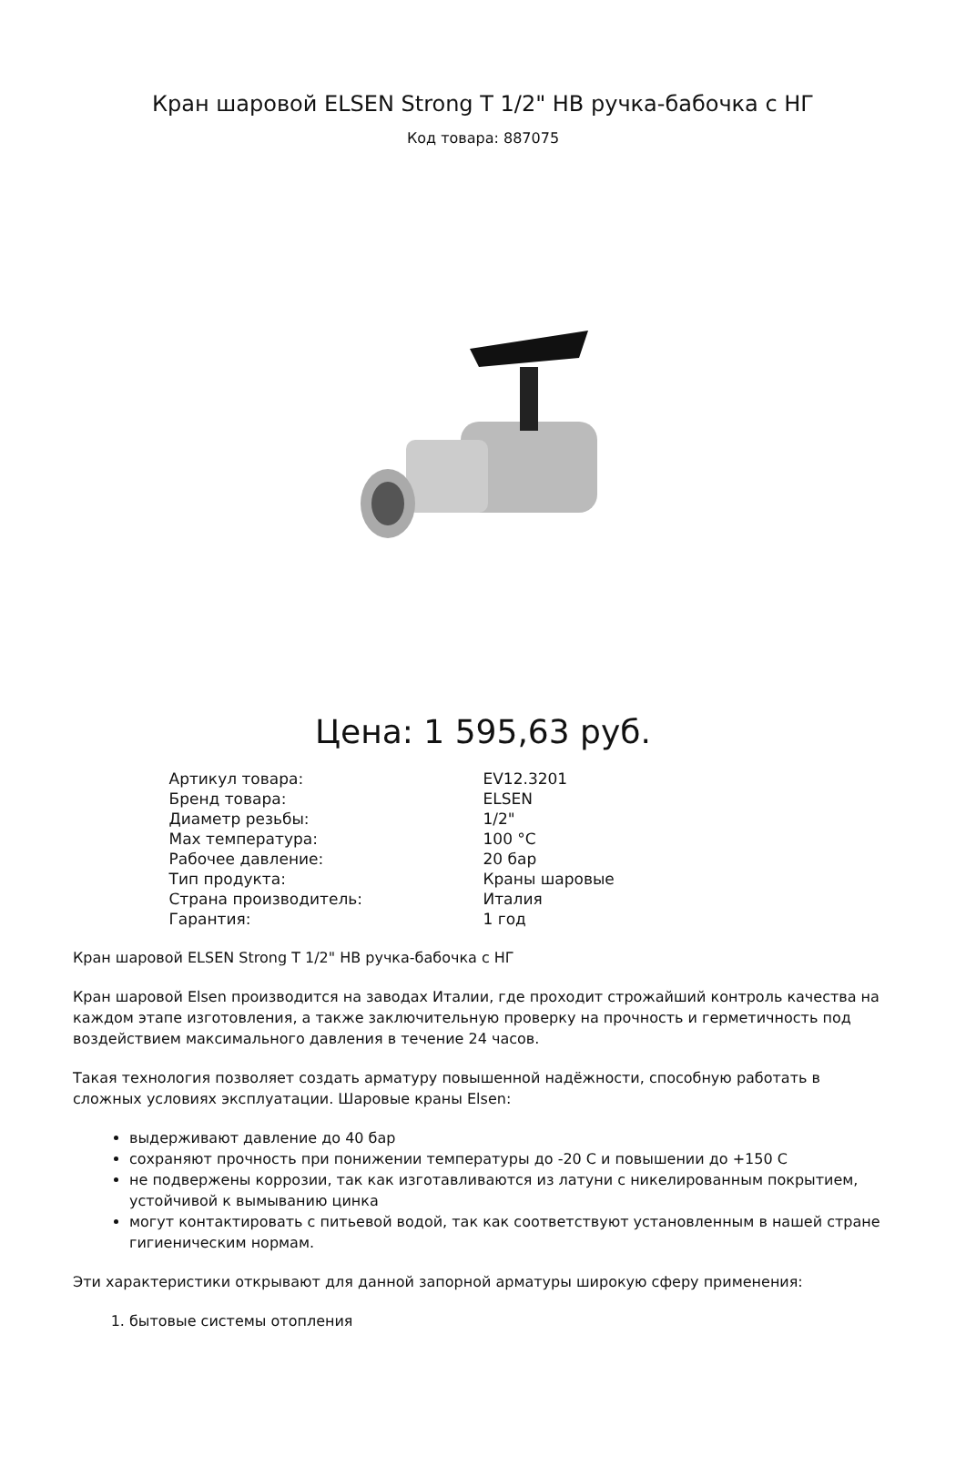Кран шаровой ELSEN Strong T 1/2" НВ ручка-бабочка с НГ
Код товара: 887075
Цена: 1 595,63 руб.
| Артикул товара: | EV12.3201 |
| Бренд товара: | ELSEN |
| Диаметр резьбы: | 1/2" |
| Max температура: | 100 °C |
| Рабочее давление: | 20 бар |
| Тип продукта: | Краны шаровые |
| Страна производитель: | Италия |
| Гарантия: | 1 год |
Кран шаровой ELSEN Strong T 1/2" НВ ручка-бабочка с НГ
Кран шаровой Elsen производится на заводах Италии, где проходит строжайший контроль качества на каждом этапе изготовления, а также заключительную проверку на прочность и герметичность под воздействием максимального давления в течение 24 часов.
Такая технология позволяет создать арматуру повышенной надёжности, способную работать в сложных условиях эксплуатации. Шаровые краны Elsen:
выдерживают давление до 40 бар
сохраняют прочность при понижении температуры до -20 С и повышении до +150 С
не подвержены коррозии, так как изготавливаются из латуни с никелированным покрытием, устойчивой к вымыванию цинка
могут контактировать с питьевой водой, так как соответствуют установленным в нашей стране гигиеническим нормам.
Эти характеристики открывают для данной запорной арматуры широкую сферу применения:
1. бытовые системы отопления